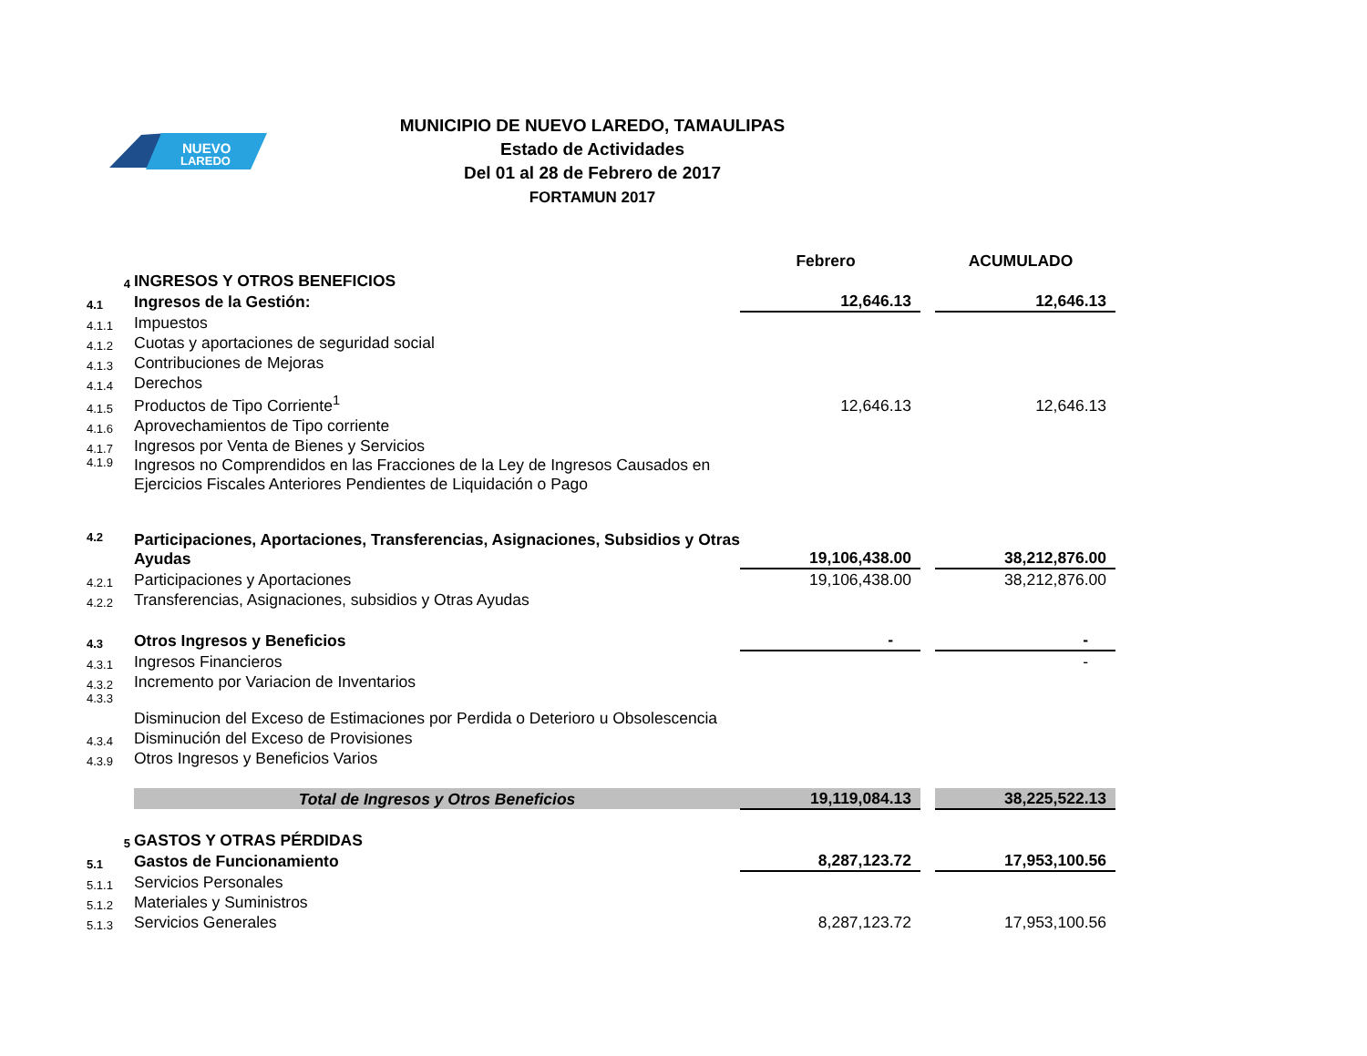NUEVO
LAREDO
MUNICIPIO DE NUEVO LAREDO, TAMAULIPAS
Estado de Actividades
Del 01 al 28 de Febrero de 2017
FORTAMUN 2017
| | | Febrero | | ACUMULADO |
| 4 | INGRESOS Y OTROS BENEFICIOS | | | |
| 4.1 | Ingresos de la Gestión: | 12,646.13 | | 12,646.13 |
| 4.1.1 | Impuestos | | | |
| 4.1.2 | Cuotas y aportaciones de seguridad social | | | |
| 4.1.3 | Contribuciones de Mejoras | | | |
| 4.1.4 | Derechos | | | |
| 4.1.5 | Productos de Tipo Corriente<sup>1</sup> | 12,646.13 | | 12,646.13 |
| 4.1.6 | Aprovechamientos de Tipo corriente | | | |
| 4.1.7 | Ingresos por Venta de Bienes y Servicios | | | |
| 4.1.9 | Ingresos no Comprendidos en las Fracciones de la Ley de Ingresos Causados en Ejercicios Fiscales Anteriores Pendientes de Liquidación o Pago | | | |
| 4.2 | Participaciones, Aportaciones, Transferencias, Asignaciones, Subsidios y Otras Ayudas | 19,106,438.00 | | 38,212,876.00 |
| 4.2.1 | Participaciones y Aportaciones | 19,106,438.00 | | 38,212,876.00 |
| 4.2.2 | Transferencias, Asignaciones, subsidios y Otras Ayudas | | | |
| 4.3 | Otros Ingresos y Beneficios | - | | - |
| 4.3.1 | Ingresos Financieros | | | - |
| 4.3.2 | Incremento por Variacion de Inventarios | | | |
| 4.3.3 | Disminucion del Exceso de Estimaciones por Perdida o Deterioro u Obsolescencia | | | |
| 4.3.4 | Disminución del Exceso de Provisiones | | | |
| 4.3.9 | Otros Ingresos y Beneficios Varios | | | |
| | Total de Ingresos y Otros Beneficios | 19,119,084.13 | | 38,225,522.13 |
| 5 | GASTOS Y OTRAS PÉRDIDAS | | | |
| 5.1 | Gastos de Funcionamiento | 8,287,123.72 | | 17,953,100.56 |
| 5.1.1 | Servicios Personales | | | |
| 5.1.2 | Materiales y Suministros | | | |
| 5.1.3 | Servicios Generales | 8,287,123.72 | | 17,953,100.56 |